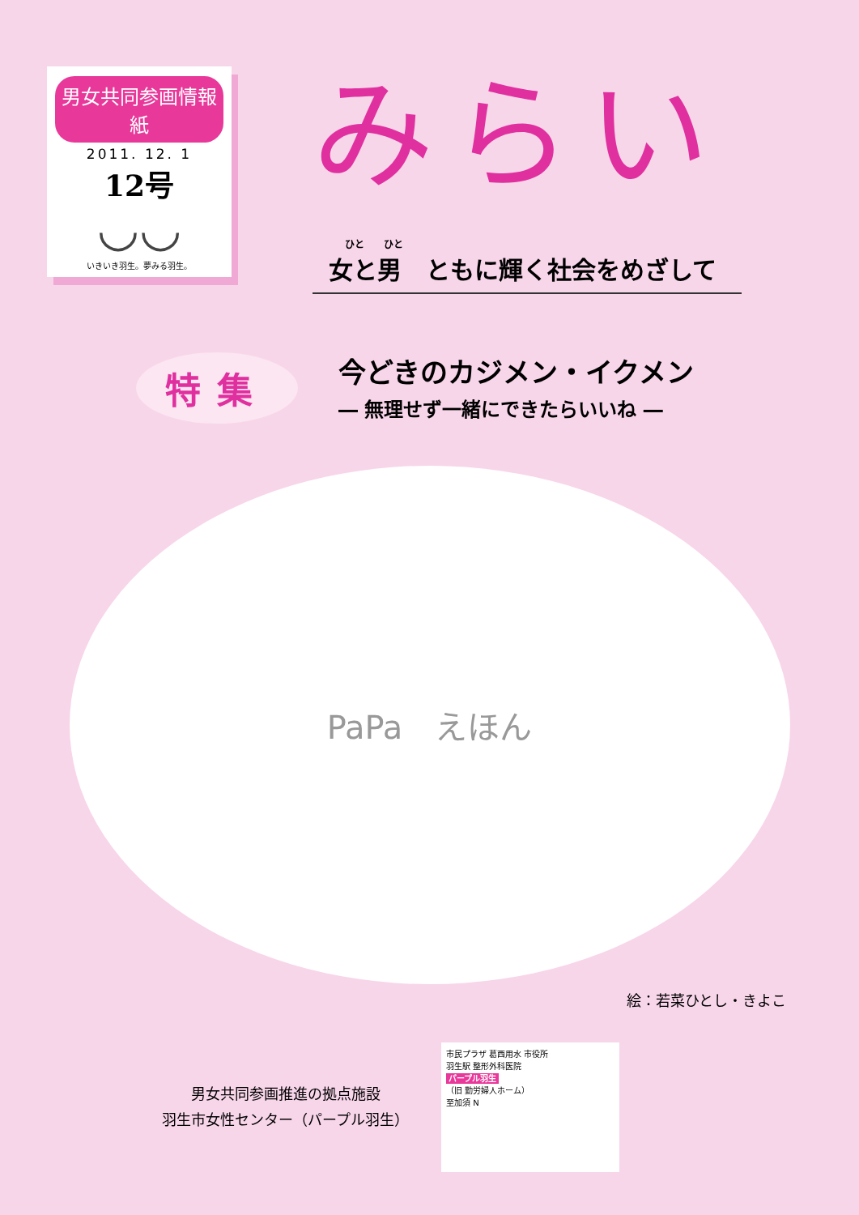男女共同参画情報紙
2011. 12. 1
12号
◡◡
いきいき羽生。夢みる羽生。
みらい
ひと　　ひと
女と男　ともに輝く社会をめざして
特集
今どきのカジメン・イクメン
― 無理せず一緒にできたらいいね ―
PaPa　えほん
絵：若菜ひとし・きよこ
男女共同参画推進の拠点施設
羽生市女性センター（パープル羽生）
市民プラザ 葛西用水 市役所
羽生駅 整形外科医院
パープル羽生
（旧 勤労婦人ホーム）
至加須 N